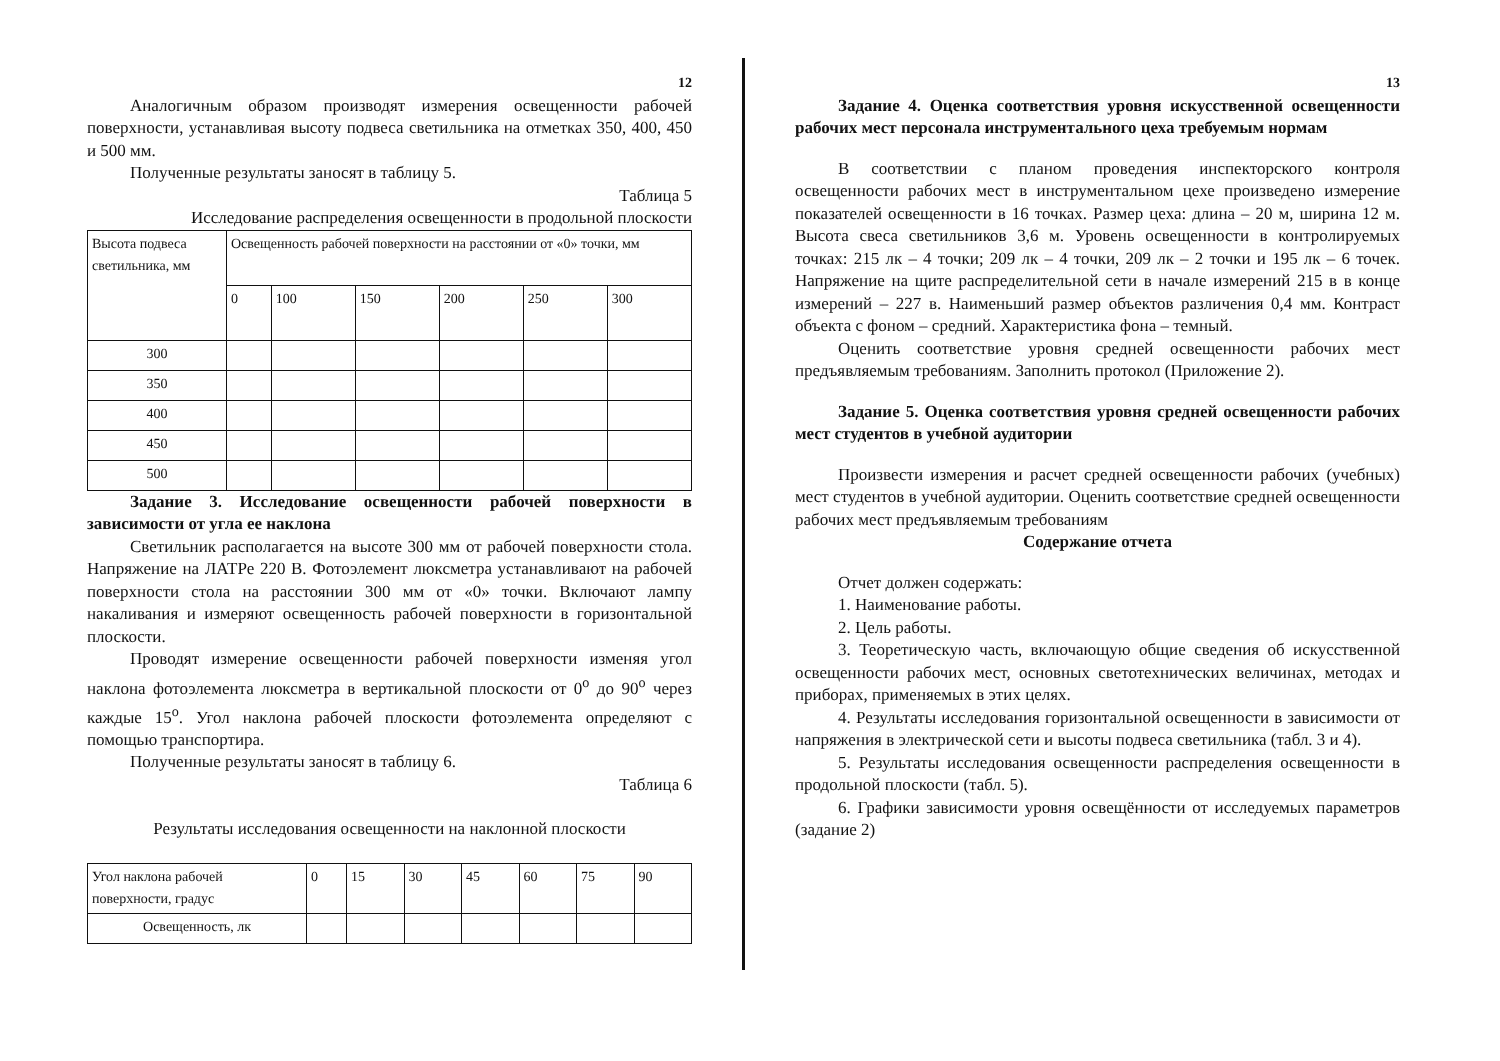12
Аналогичным образом производят измерения освещенности рабочей поверхности, устанавливая высоту подвеса светильника на отметках 350, 400, 450 и 500 мм.
Полученные результаты заносят в таблицу 5.
Таблица 5
Исследование распределения освещенности в продольной плоскости
| Высота подвеса светильника, мм | Освещенность рабочей поверхности на расстоянии от «0» точки, мм | | | | | |
| | 0 | 100 | 150 | 200 | 250 | 300 |
| 300 | | | | | | |
| 350 | | | | | | |
| 400 | | | | | | |
| 450 | | | | | | |
| 500 | | | | | | |
Задание 3. Исследование освещенности рабочей поверхности в зависимости от угла ее наклона
Светильник располагается на высоте 300 мм от рабочей поверхности стола. Напряжение на ЛАТРе 220 В. Фотоэлемент люксметра устанавливают на рабочей поверхности стола на расстоянии 300 мм от «0» точки. Включают лампу накаливания и измеряют освещенность рабочей поверхности в горизонтальной плоскости.
Проводят измерение освещенности рабочей поверхности изменяя угол наклона фотоэлемента люксметра в вертикальной плоскости от 0<sup>o</sup> до 90<sup>o</sup> через каждые 15<sup>o</sup>. Угол наклона рабочей плоскости фотоэлемента определяют с помощью транспортира.
Полученные результаты заносят в таблицу 6.
Таблица 6
Результаты исследования освещенности на наклонной плоскости
| Угол наклона рабочей поверхности, градус | 0 | 15 | 30 | 45 | 60 | 75 | 90 |
| Освещенность, лк | | | | | | | |
13
Задание 4. Оценка соответствия уровня искусственной освещенности рабочих мест персонала инструментального цеха требуемым нормам
В соответствии с планом проведения инспекторского контроля освещенности рабочих мест в инструментальном цехе произведено измерение показателей освещенности в 16 точках. Размер цеха: длина – 20 м, ширина 12 м. Высота свеса светильников 3,6 м. Уровень освещенности в контролируемых точках: 215 лк – 4 точки; 209 лк – 4 точки, 209 лк – 2 точки и 195 лк – 6 точек. Напряжение на щите распределительной сети в начале измерений 215 в в конце измерений – 227 в. Наименьший размер объектов различения 0,4 мм. Контраст объекта с фоном – средний. Характеристика фона – темный.
Оценить соответствие уровня средней освещенности рабочих мест предъявляемым требованиям. Заполнить протокол (Приложение 2).
Задание 5. Оценка соответствия уровня средней освещенности рабочих мест студентов в учебной аудитории
Произвести измерения и расчет средней освещенности рабочих (учебных) мест студентов в учебной аудитории. Оценить соответствие средней освещенности рабочих мест предъявляемым требованиям
Содержание отчета
Отчет должен содержать:
1. Наименование работы.
2. Цель работы.
3. Теоретическую часть, включающую общие сведения об искусственной освещенности рабочих мест, основных светотехнических величинах, методах и приборах, применяемых в этих целях.
4. Результаты исследования горизонтальной освещенности в зависимости от напряжения в электрической сети и высоты подвеса светильника (табл. 3 и 4).
5. Результаты исследования освещенности распределения освещенности в продольной плоскости (табл. 5).
6. Графики зависимости уровня освещённости от исследуемых параметров (задание 2)